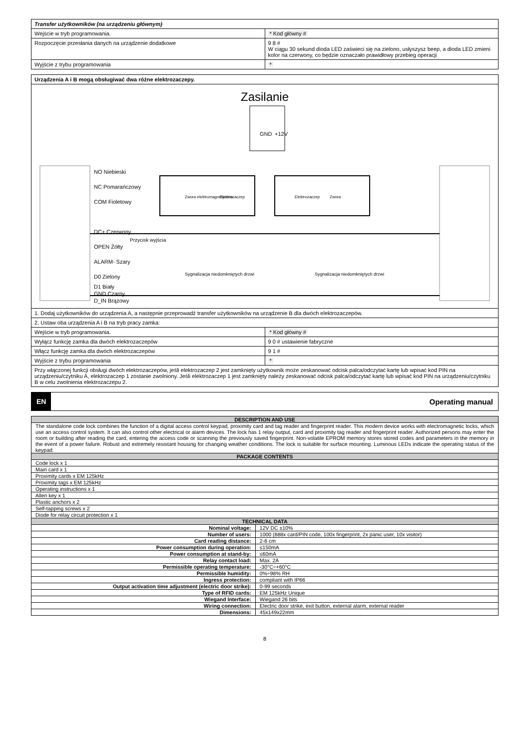| Transfer użytkowników (na urządzeniu głównym) | |
| Wejście w tryb programowania. | * Kod główny # |
| Rozpoczęcie przesłania danych na urządzenie dodatkowe | 9 8 # W ciągu 30 sekund dioda LED zaświeci się na zielono, usłyszysz beep, a dioda LED zmieni kolor na czerwony, co będzie oznaczało prawidłowy przebieg operacji |
| Wyjście z trybu programowania | * |
| Urządzenia A i B mogą obsługiwać dwa różne elektrozaczepy. | |
| Zasilanie GND +12V Zwora elektromagnetyczna Elektrozaczep Elektrozaczep Zwora NO Niebieski NC Pomarańczowy COM Fioletowy DC+ Czerwony OPEN Żółty Przycisk wyjścia ALARM- Szary D0 Zielony D1 Biały GND Czarny D_IN Brązowy Sygnalizacja niedomkniętych drzwi Sygnalizacja niedomkniętych drzwi | |
| 1. Dodaj użytkowników do urządzenia A, a następnie przeprowadź transfer użytkowników na urządzenie B dla dwóch elektrozaczepów. | |
| 2. Ustaw oba urządzenia A i B na tryb pracy zamka: | |
| Wejście w tryb programowania. | * Kod główny # |
| Wyłącz funkcję zamka dla dwóch elektrozaczepów | 9 0 # ustawienie fabryczne |
| Włącz funkcję zamka dla dwóch elektrozaczepów | 9 1 # |
| Wyjście z trybu programowania | * |
| Przy włączonej funkcji obsługi dwóch elektrozaczepów, jeśli elektrozaczep 2 jest zamknięty użytkownik może zeskanować odcisk palca/odczytać kartę lub wpisać kod PIN na urządzeniu/czytniku A, elektrozaczep 1 zostanie zwolniony. Jeśli elektrozaczep 1 jest zamknięty należy zeskanować odcisk palca/odczytać kartę lub wpisać kod PIN na urządzeniu/czytniku B w celu zwolnienia elektrozaczepu 2. | |
EN Operating manual
| DESCRIPTION AND USE | |
| The standalone code lock combines the function of a digital access control keypad, proximity card and tag reader and fingerprint reader. This modern device works with electromagnetic locks, which use an access control system. It can also control other electrical or alarm devices. The lock has 1 relay output, card and proximity tag reader and fingerprint reader. Authorized persons may enter the room or building after reading the card, entering the access code or scanning the previously saved fingerprint. Non-volatile EPROM memory stores stored codes and parameters in the memory in the event of a power failure. Robust and extremely resistant housing for changing weather conditions. The lock is suitable for surface mounting. Luminous LEDs indicate the operating status of the keypad. | |
| PACKAGE CONTENTS | |
| Code lock x 1 | |
| Main card x 1 | |
| Proximity cards x EM 125kHz | |
| Proximity tags x EM 125kHz | |
| Operating instructions x 1 | |
| Allen key x 1 | |
| Plastic anchors x 2 | |
| Self-tapping screws x 2 | |
| Diode for relay circuit protection x 1 | |
| TECHNICAL DATA | |
| Nominal voltage: | 12V DC ±10% |
| Number of users: | 1000 (888x card/PIN code, 100x fingerprint, 2x panic user, 10x visitor) |
| Card reading distance: | 2-6 cm |
| Power consumption during operation: | ≤150mA |
| Power consumption at stand-by: | ≤60mA |
| Relay contact load: | Max. 2A |
| Permissible operating temperature: | -30°C÷+60°C |
| Permissible humidity: | 0%÷98% RH |
| Ingress protection: | compliant with IP66 |
| Output activation time adjustment (electric door strike): | 0-99 seconds |
| Type of RFID cards: | EM 125kHz Unique |
| Wiegand Interface: | Wiegand 26 bits |
| Wiring connection: | Electric door strike, exit button, external alarm, external reader |
| Dimensions: | 45x149x22mm |
8